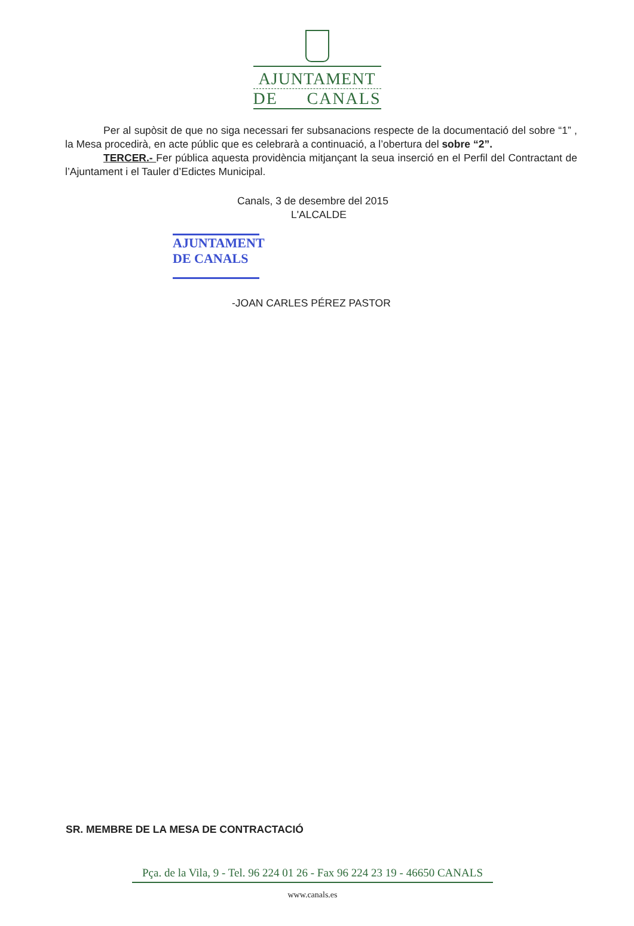AJUNTAMENT
DE CANALS
Per al supòsit de que no siga necessari fer subsanacions respecte de la documentació del sobre “1” , la Mesa procedirà, en acte públic que es celebrarà a continuació, a l’obertura del sobre “2”.
TERCER.- Fer pública aquesta providència mitjançant la seua inserció en el Perfil del Contractant de l’Ajuntament i el Tauler d’Edictes Municipal.
Canals, 3 de desembre del 2015
L'ALCALDE
AJUNTAMENT
DE CANALS
-JOAN CARLES PÉREZ PASTOR
SR. MEMBRE DE LA MESA DE CONTRACTACIÓ
Pça. de la Vila, 9 - Tel. 96 224 01 26 - Fax 96 224 23 19 - 46650 CANALS
www.canals.es